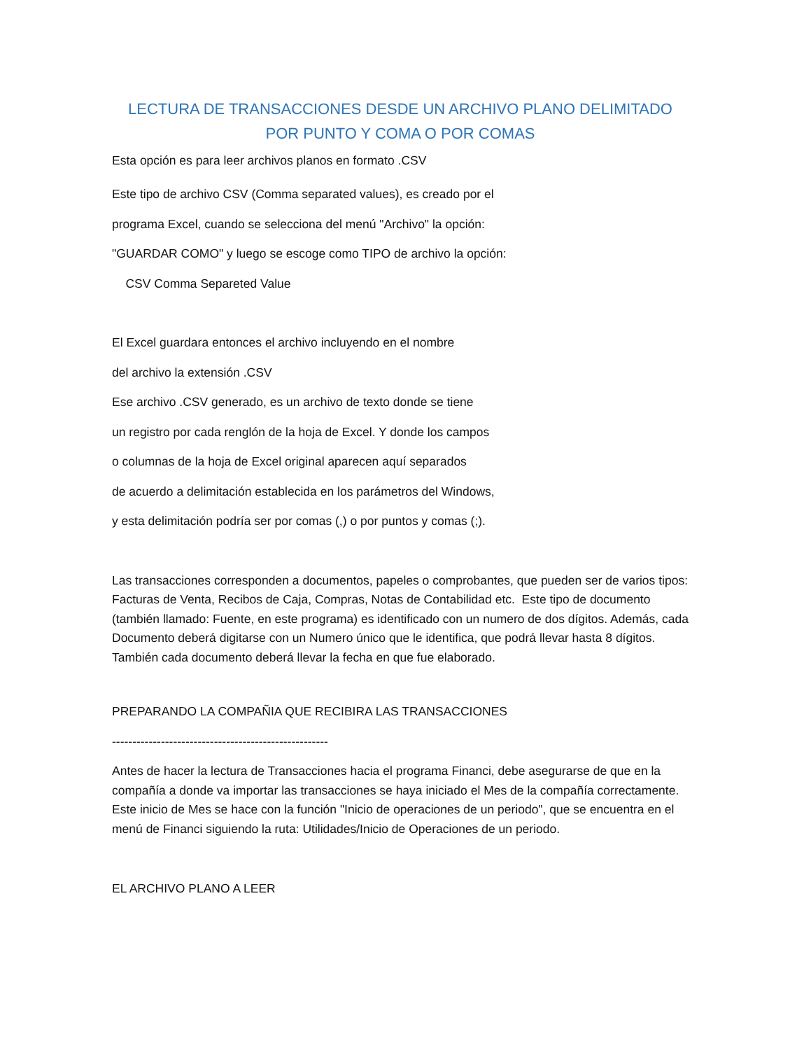LECTURA DE TRANSACCIONES DESDE UN ARCHIVO PLANO DELIMITADO POR PUNTO Y COMA O POR COMAS
Esta opción es para leer archivos planos en formato .CSV
Este tipo de archivo CSV (Comma separated values), es creado por el
programa Excel, cuando se selecciona del menú "Archivo" la opción:
"GUARDAR COMO" y luego se escoge como TIPO de archivo la opción:
CSV Comma Separeted Value
El Excel guardara entonces el archivo incluyendo en el nombre
del archivo la extensión .CSV
Ese archivo .CSV generado, es un archivo de texto donde se tiene
un registro por cada renglón de la hoja de Excel. Y donde los campos
o columnas de la hoja de Excel original aparecen aquí separados
de acuerdo a delimitación establecida en los parámetros del Windows,
y esta delimitación podría ser por comas (,) o por puntos y comas (;).
Las transacciones corresponden a documentos, papeles o comprobantes, que pueden ser de varios tipos: Facturas de Venta, Recibos de Caja, Compras, Notas de Contabilidad etc. Este tipo de documento (también llamado: Fuente, en este programa) es identificado con un numero de dos dígitos. Además, cada Documento deberá digitarse con un Numero único que le identifica, que podrá llevar hasta 8 dígitos. También cada documento deberá llevar la fecha en que fue elaborado.
PREPARANDO LA COMPAÑIA QUE RECIBIRA LAS TRANSACCIONES
-----------------------------------------------------
Antes de hacer la lectura de Transacciones hacia el programa Financi, debe asegurarse de que en la compañía a donde va importar las transacciones se haya iniciado el Mes de la compañía correctamente. Este inicio de Mes se hace con la función "Inicio de operaciones de un periodo", que se encuentra en el menú de Financi siguiendo la ruta: Utilidades/Inicio de Operaciones de un periodo.
EL ARCHIVO PLANO A LEER